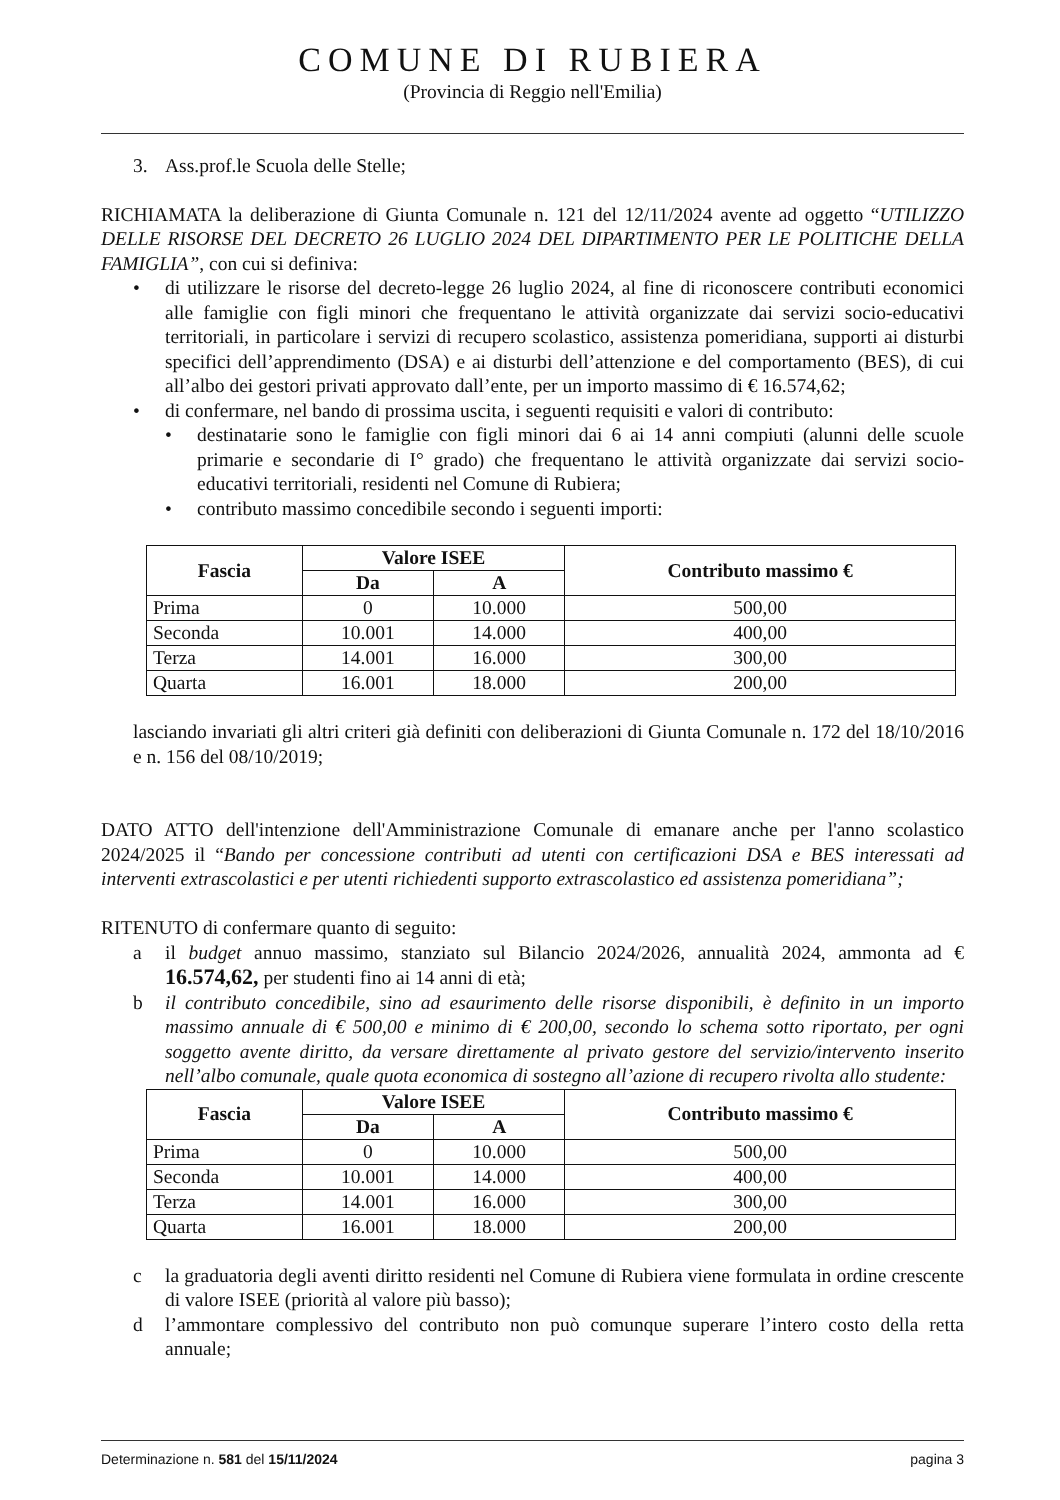COMUNE DI RUBIERA
(Provincia di Reggio nell'Emilia)
3. Ass.prof.le Scuola delle Stelle;
RICHIAMATA la deliberazione di Giunta Comunale n. 121 del 12/11/2024 avente ad oggetto “UTILIZZO DELLE RISORSE DEL DECRETO 26 LUGLIO 2024 DEL DIPARTIMENTO PER LE POLITICHE DELLA FAMIGLIA”, con cui si definiva:
• di utilizzare le risorse del decreto-legge 26 luglio 2024, al fine di riconoscere contributi economici alle famiglie con figli minori che frequentano le attività organizzate dai servizi socio-educativi territoriali, in particolare i servizi di recupero scolastico, assistenza pomeridiana, supporti ai disturbi specifici dell’apprendimento (DSA) e ai disturbi dell’attenzione e del comportamento (BES), di cui all’albo dei gestori privati approvato dall’ente, per un importo massimo di € 16.574,62;
• di confermare, nel bando di prossima uscita, i seguenti requisiti e valori di contributo:
• destinatarie sono le famiglie con figli minori dai 6 ai 14 anni compiuti (alunni delle scuole primarie e secondarie di I° grado) che frequentano le attività organizzate dai servizi socio-educativi territoriali, residenti nel Comune di Rubiera;
• contributo massimo concedibile secondo i seguenti importi:
| Fascia | Valore ISEE | | Contributo massimo € |
| --- | --- | --- | --- |
| | Da | A | |
| Prima | 0 | 10.000 | 500,00 |
| Seconda | 10.001 | 14.000 | 400,00 |
| Terza | 14.001 | 16.000 | 300,00 |
| Quarta | 16.001 | 18.000 | 200,00 |
lasciando invariati gli altri criteri già definiti con deliberazioni di Giunta Comunale n. 172 del 18/10/2016 e n. 156 del 08/10/2019;
DATO ATTO dell'intenzione dell'Amministrazione Comunale di emanare anche per l'anno scolastico 2024/2025 il “Bando per concessione contributi ad utenti con certificazioni DSA e BES interessati ad interventi extrascolastici e per utenti richiedenti supporto extrascolastico ed assistenza pomeridiana”;
RITENUTO di confermare quanto di seguito:
a il budget annuo massimo, stanziato sul Bilancio 2024/2026, annualità 2024, ammonta ad € 16.574,62, per studenti fino ai 14 anni di età;
b il contributo concedibile, sino ad esaurimento delle risorse disponibili, è definito in un importo massimo annuale di € 500,00 e minimo di € 200,00, secondo lo schema sotto riportato, per ogni soggetto avente diritto, da versare direttamente al privato gestore del servizio/intervento inserito nell’albo comunale, quale quota economica di sostegno all’azione di recupero rivolta allo studente:
| Fascia | Valore ISEE | | Contributo massimo € |
| --- | --- | --- | --- |
| | Da | A | |
| Prima | 0 | 10.000 | 500,00 |
| Seconda | 10.001 | 14.000 | 400,00 |
| Terza | 14.001 | 16.000 | 300,00 |
| Quarta | 16.001 | 18.000 | 200,00 |
c la graduatoria degli aventi diritto residenti nel Comune di Rubiera viene formulata in ordine crescente di valore ISEE (priorità al valore più basso);
d l’ammontare complessivo del contributo non può comunque superare l’intero costo della retta annuale;
Determinazione n. 581 del 15/11/2024 pagina 3